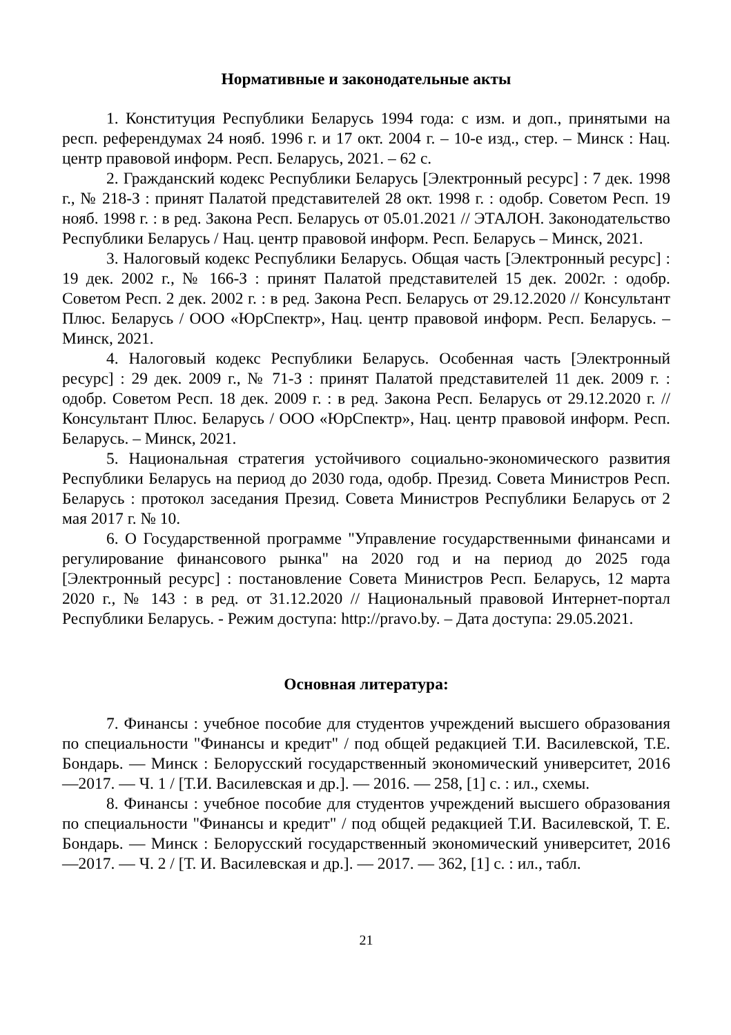Нормативные и законодательные акты
1. Конституция Республики Беларусь 1994 года: с изм. и доп., принятыми на респ. референдумах 24 нояб. 1996 г. и 17 окт. 2004 г. – 10-е изд., стер. – Минск : Нац. центр правовой информ. Респ. Беларусь, 2021. – 62 с.
2. Гражданский кодекс Республики Беларусь [Электронный ресурс] : 7 дек. 1998 г., № 218-З : принят Палатой представителей 28 окт. 1998 г. : одобр. Советом Респ. 19 нояб. 1998 г. : в ред. Закона Респ. Беларусь от 05.01.2021 // ЭТАЛОН. Законодательство Республики Беларусь / Нац. центр правовой информ. Респ. Беларусь – Минск, 2021.
3. Налоговый кодекс Республики Беларусь. Общая часть [Электронный ресурс] : 19 дек. 2002 г., № 166-З : принят Палатой представителей 15 дек. 2002г. : одобр. Советом Респ. 2 дек. 2002 г. : в ред. Закона Респ. Беларусь от 29.12.2020 // Консультант Плюс. Беларусь / ООО «ЮрСпектр», Нац. центр правовой информ. Респ. Беларусь. – Минск, 2021.
4. Налоговый кодекс Республики Беларусь. Особенная часть [Электронный ресурс] : 29 дек. 2009 г., № 71-З : принят Палатой представителей 11 дек. 2009 г. : одобр. Советом Респ. 18 дек. 2009 г. : в ред. Закона Респ. Беларусь от 29.12.2020 г. // Консультант Плюс. Беларусь / ООО «ЮрСпектр», Нац. центр правовой информ. Респ. Беларусь. – Минск, 2021.
5. Национальная стратегия устойчивого социально-экономического развития Республики Беларусь на период до 2030 года, одобр. Презид. Совета Министров Респ. Беларусь : протокол заседания Презид. Совета Министров Республики Беларусь от 2 мая 2017 г. № 10.
6. О Государственной программе "Управление государственными финансами и регулирование финансового рынка" на 2020 год и на период до 2025 года [Электронный ресурс] : постановление Совета Министров Респ. Беларусь, 12 марта 2020 г., № 143 : в ред. от 31.12.2020 // Национальный правовой Интернет-портал Республики Беларусь. - Режим доступа: http://pravo.by. – Дата доступа: 29.05.2021.
Основная литература:
7. Финансы : учебное пособие для студентов учреждений высшего образования по специальности "Финансы и кредит" / под общей редакцией Т.И. Василевской, Т.Е. Бондарь. — Минск : Белорусский государственный экономический университет, 2016—2017. — Ч. 1 / [Т.И. Василевская и др.]. — 2016. — 258, [1] с. : ил., схемы.
8. Финансы : учебное пособие для студентов учреждений высшего образования по специальности "Финансы и кредит" / под общей редакцией Т.И. Василевской, Т. Е. Бондарь. — Минск : Белорусский государственный экономический университет, 2016—2017. — Ч. 2 / [Т. И. Василевская и др.]. — 2017. — 362, [1] с. : ил., табл.
21